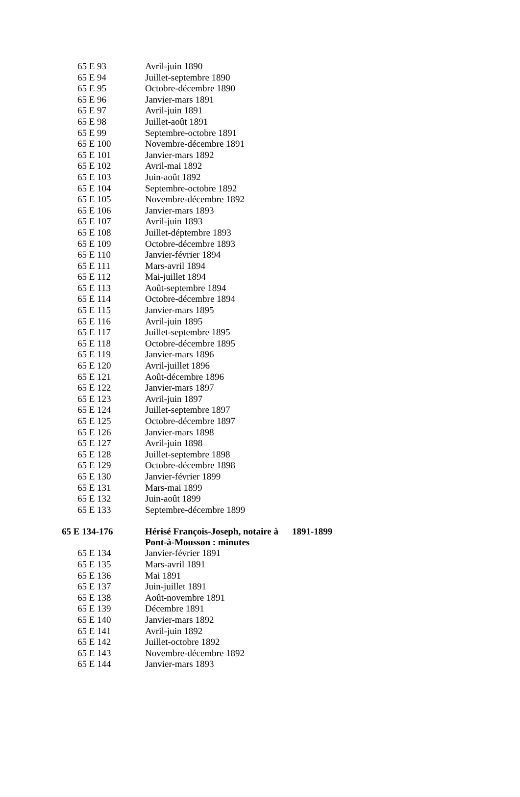| 65 E 93 | Avril-juin 1890 | |
| 65 E 94 | Juillet-septembre 1890 | |
| 65 E 95 | Octobre-décembre 1890 | |
| 65 E 96 | Janvier-mars 1891 | |
| 65 E 97 | Avril-juin 1891 | |
| 65 E 98 | Juillet-août 1891 | |
| 65 E 99 | Septembre-octobre 1891 | |
| 65 E 100 | Novembre-décembre 1891 | |
| 65 E 101 | Janvier-mars 1892 | |
| 65 E 102 | Avril-mai 1892 | |
| 65 E 103 | Juin-août 1892 | |
| 65 E 104 | Septembre-octobre 1892 | |
| 65 E 105 | Novembre-décembre 1892 | |
| 65 E 106 | Janvier-mars 1893 | |
| 65 E 107 | Avril-juin 1893 | |
| 65 E 108 | Juillet-déptembre 1893 | |
| 65 E 109 | Octobre-décembre 1893 | |
| 65 E 110 | Janvier-février 1894 | |
| 65 E 111 | Mars-avril 1894 | |
| 65 E 112 | Mai-juillet 1894 | |
| 65 E 113 | Août-septembre 1894 | |
| 65 E 114 | Octobre-décembre 1894 | |
| 65 E 115 | Janvier-mars 1895 | |
| 65 E 116 | Avril-juin 1895 | |
| 65 E 117 | Juillet-septembre 1895 | |
| 65 E 118 | Octobre-décembre 1895 | |
| 65 E 119 | Janvier-mars 1896 | |
| 65 E 120 | Avril-juillet 1896 | |
| 65 E 121 | Août-décembre 1896 | |
| 65 E 122 | Janvier-mars 1897 | |
| 65 E 123 | Avril-juin 1897 | |
| 65 E 124 | Juillet-septembre 1897 | |
| 65 E 125 | Octobre-décembre 1897 | |
| 65 E 126 | Janvier-mars 1898 | |
| 65 E 127 | Avril-juin 1898 | |
| 65 E 128 | Juillet-septembre 1898 | |
| 65 E 129 | Octobre-décembre 1898 | |
| 65 E 130 | Janvier-février 1899 | |
| 65 E 131 | Mars-mai 1899 | |
| 65 E 132 | Juin-août 1899 | |
| 65 E 133 | Septembre-décembre 1899 | |
| 65 E 134-176 | Hérisé François-Joseph, notaire à Pont-à-Mousson : minutes | 1891-1899 |
| 65 E 134 | Janvier-février 1891 | |
| 65 E 135 | Mars-avril 1891 | |
| 65 E 136 | Mai 1891 | |
| 65 E 137 | Juin-juillet 1891 | |
| 65 E 138 | Août-novembre 1891 | |
| 65 E 139 | Décembre 1891 | |
| 65 E 140 | Janvier-mars 1892 | |
| 65 E 141 | Avril-juin 1892 | |
| 65 E 142 | Juillet-octobre 1892 | |
| 65 E 143 | Novembre-décembre 1892 | |
| 65 E 144 | Janvier-mars 1893 | |